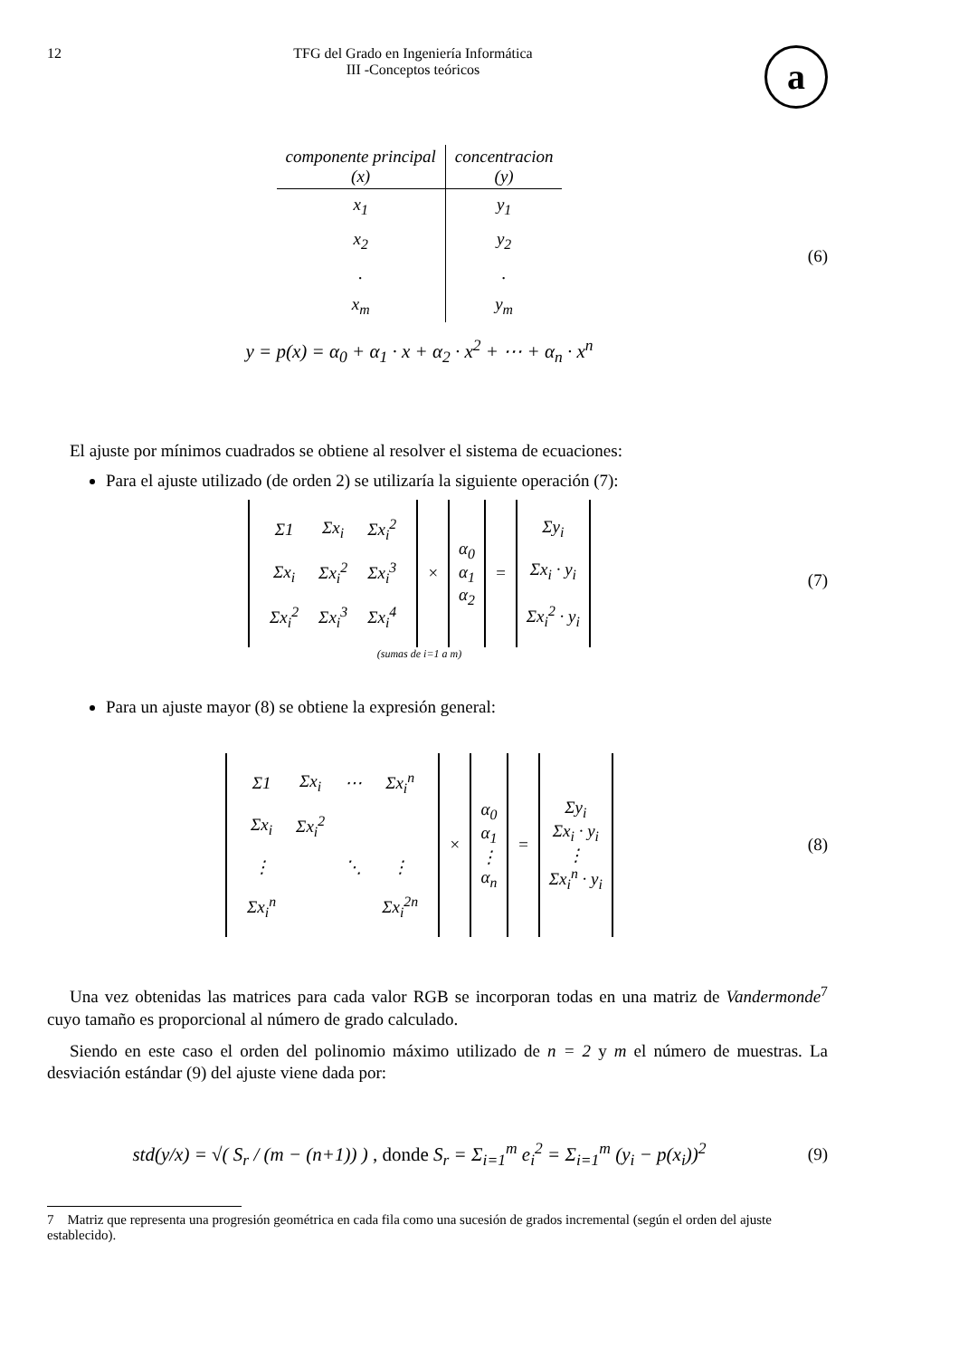12 TFG del Grado en Ingeniería Informática
III -Conceptos teóricos
a
| componente principal (x) | concentracion (y) |
| --- | --- |
| x<sub>1</sub> | y<sub>1</sub> |
| x<sub>2</sub> | y<sub>2</sub> |
| . | . |
| x<sub>m</sub> | y<sub>m</sub> |
y = p(x) = α<sub>0</sub> + α<sub>1</sub> · x + α<sub>2</sub> · x<sup>2</sup> + ⋯ + α<sub>n</sub> · x<sup>n</sup>
(6)
El ajuste por mínimos cuadrados se obtiene al resolver el sistema de ecuaciones:
Para el ajuste utilizado (de orden 2) se utilizaría la siguiente operación (7):
| / Σ1 / Σx<sub>i</sub> / Σx<sub>i</sub><sup>2</sup> / / Σx<sub>i</sub> / Σx<sub>i</sub><sup>2</sup> / Σx<sub>i</sub><sup>3</sup> / / Σx<sub>i</sub><sup>2</sup> / Σx<sub>i</sub><sup>3</sup> / Σx<sub>i</sub><sup>4</sup> / | × | α<sub>0</sub> α<sub>1</sub> α<sub>2</sub> | = | Σy<sub>i</sub> Σx<sub>i</sub> · y<sub>i</sub> Σx<sub>i</sub><sup>2</sup> · y<sub>i</sub> |
(sumas de i=1 a m)
(7)
Para un ajuste mayor (8) se obtiene la expresión general:
| / Σ1 / Σx<sub>i</sub> / ⋯ / Σx<sub>i</sub><sup>n</sup> / / Σx<sub>i</sub> / Σx<sub>i</sub><sup>2</sup> / / / / ⋮ / / ⋱ / ⋮ / / Σx<sub>i</sub><sup>n</sup> / / / Σx<sub>i</sub><sup>2n</sup> / | × | α<sub>0</sub> α<sub>1</sub> ⋮ α<sub>n</sub> | = | Σy<sub>i</sub> Σx<sub>i</sub> · y<sub>i</sub> ⋮ Σx<sub>i</sub><sup>n</sup> · y<sub>i</sub> |
(8)
Una vez obtenidas las matrices para cada valor RGB se incorporan todas en una matriz de Vandermonde<sup>7</sup> cuyo tamaño es proporcional al número de grado calculado.
Siendo en este caso el orden del polinomio máximo utilizado de n = 2 y m el número de muestras. La desviación estándar (9) del ajuste viene dada por:
std(y/x) = √( S<sub>r</sub> / (m − (n+1)) ) , donde S<sub>r</sub> = Σ<sub>i=1</sub><sup>m</sup> e<sub>i</sub><sup>2</sup> = Σ<sub>i=1</sub><sup>m</sup> (y<sub>i</sub> − p(x<sub>i</sub>))<sup>2</sup>
(9)
7 Matriz que representa una progresión geométrica en cada fila como una sucesión de grados incremental (según el orden del ajuste establecido).